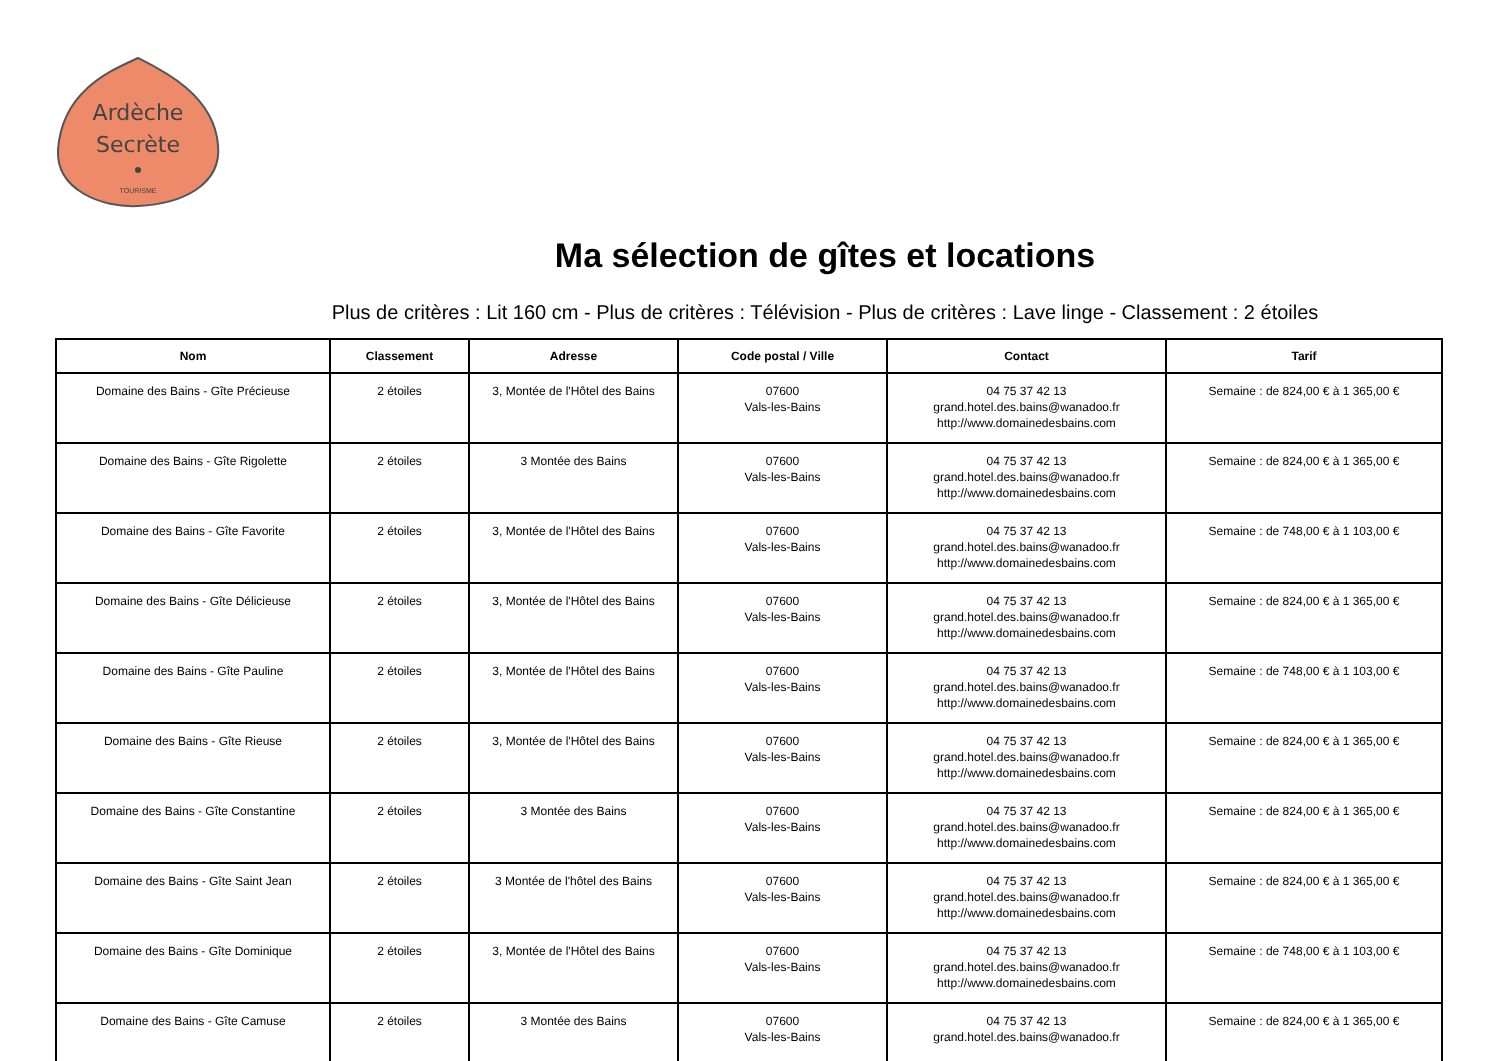Ardèche
Secrète
TOURISME
Ma sélection de gîtes et locations
Plus de critères : Lit 160 cm - Plus de critères : Télévision - Plus de critères : Lave linge - Classement : 2 étoiles
| Nom | Classement | Adresse | Code postal / Ville | Contact | Tarif |
| --- | --- | --- | --- | --- | --- |
| Domaine des Bains - Gîte Précieuse | 2 étoiles | 3, Montée de l'Hôtel des Bains | 07600 Vals-les-Bains | 04 75 37 42 13 grand.hotel.des.bains@wanadoo.fr http://www.domainedesbains.com | Semaine : de 824,00 € à 1 365,00 € |
| Domaine des Bains - Gîte Rigolette | 2 étoiles | 3 Montée des Bains | 07600 Vals-les-Bains | 04 75 37 42 13 grand.hotel.des.bains@wanadoo.fr http://www.domainedesbains.com | Semaine : de 824,00 € à 1 365,00 € |
| Domaine des Bains - Gîte Favorite | 2 étoiles | 3, Montée de l'Hôtel des Bains | 07600 Vals-les-Bains | 04 75 37 42 13 grand.hotel.des.bains@wanadoo.fr http://www.domainedesbains.com | Semaine : de 748,00 € à 1 103,00 € |
| Domaine des Bains - Gîte Délicieuse | 2 étoiles | 3, Montée de l'Hôtel des Bains | 07600 Vals-les-Bains | 04 75 37 42 13 grand.hotel.des.bains@wanadoo.fr http://www.domainedesbains.com | Semaine : de 824,00 € à 1 365,00 € |
| Domaine des Bains - Gîte Pauline | 2 étoiles | 3, Montée de l'Hôtel des Bains | 07600 Vals-les-Bains | 04 75 37 42 13 grand.hotel.des.bains@wanadoo.fr http://www.domainedesbains.com | Semaine : de 748,00 € à 1 103,00 € |
| Domaine des Bains - Gîte Rieuse | 2 étoiles | 3, Montée de l'Hôtel des Bains | 07600 Vals-les-Bains | 04 75 37 42 13 grand.hotel.des.bains@wanadoo.fr http://www.domainedesbains.com | Semaine : de 824,00 € à 1 365,00 € |
| Domaine des Bains - Gîte Constantine | 2 étoiles | 3 Montée des Bains | 07600 Vals-les-Bains | 04 75 37 42 13 grand.hotel.des.bains@wanadoo.fr http://www.domainedesbains.com | Semaine : de 824,00 € à 1 365,00 € |
| Domaine des Bains - Gîte Saint Jean | 2 étoiles | 3 Montée de l'hôtel des Bains | 07600 Vals-les-Bains | 04 75 37 42 13 grand.hotel.des.bains@wanadoo.fr http://www.domainedesbains.com | Semaine : de 824,00 € à 1 365,00 € |
| Domaine des Bains - Gîte Dominique | 2 étoiles | 3, Montée de l'Hôtel des Bains | 07600 Vals-les-Bains | 04 75 37 42 13 grand.hotel.des.bains@wanadoo.fr http://www.domainedesbains.com | Semaine : de 748,00 € à 1 103,00 € |
| Domaine des Bains - Gîte Camuse | 2 étoiles | 3 Montée des Bains | 07600 Vals-les-Bains | 04 75 37 42 13 grand.hotel.des.bains@wanadoo.fr | Semaine : de 824,00 € à 1 365,00 € |